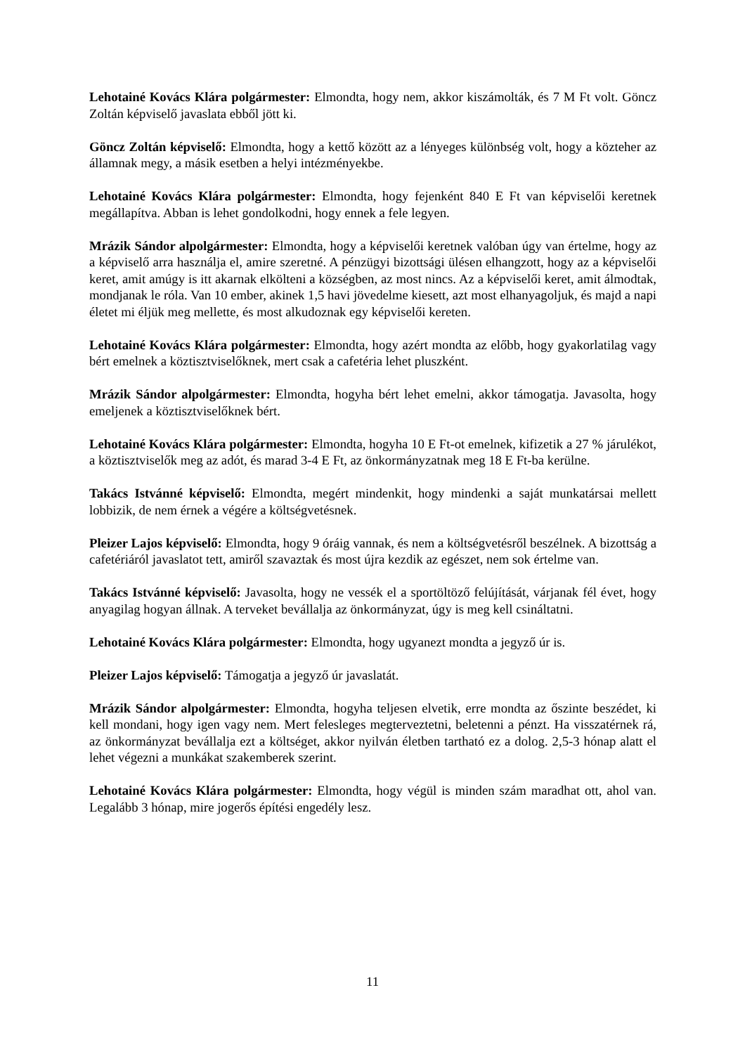Lehotainé Kovács Klára polgármester: Elmondta, hogy nem, akkor kiszámolták, és 7 M Ft volt. Göncz Zoltán képviselő javaslata ebből jött ki.
Göncz Zoltán képviselő: Elmondta, hogy a kettő között az a lényeges különbség volt, hogy a közteher az államnak megy, a másik esetben a helyi intézményekbe.
Lehotainé Kovács Klára polgármester: Elmondta, hogy fejenként 840 E Ft van képviselői keretnek megállapítva. Abban is lehet gondolkodni, hogy ennek a fele legyen.
Mrázik Sándor alpolgármester: Elmondta, hogy a képviselői keretnek valóban úgy van értelme, hogy az a képviselő arra használja el, amire szeretné. A pénzügyi bizottsági ülésen elhangzott, hogy az a képviselői keret, amit amúgy is itt akarnak elkölteni a községben, az most nincs. Az a képviselői keret, amit álmodtak, mondjanak le róla. Van 10 ember, akinek 1,5 havi jövedelme kiesett, azt most elhanyagoljuk, és majd a napi életet mi éljük meg mellette, és most alkudoznak egy képviselői kereten.
Lehotainé Kovács Klára polgármester: Elmondta, hogy azért mondta az előbb, hogy gyakorlatilag vagy bért emelnek a köztisztviselőknek, mert csak a cafetéria lehet pluszként.
Mrázik Sándor alpolgármester: Elmondta, hogyha bért lehet emelni, akkor támogatja. Javasolta, hogy emeljenek a köztisztviselőknek bért.
Lehotainé Kovács Klára polgármester: Elmondta, hogyha 10 E Ft-ot emelnek, kifizetik a 27 % járulékot, a köztisztviselők meg az adót, és marad 3-4 E Ft, az önkormányzatnak meg 18 E Ft-ba kerülne.
Takács Istvánné képviselő: Elmondta, megért mindenkit, hogy mindenki a saját munkatársai mellett lobbizik, de nem érnek a végére a költségvetésnek.
Pleizer Lajos képviselő: Elmondta, hogy 9 óráig vannak, és nem a költségvetésről beszélnek. A bizottság a cafetériáról javaslatot tett, amiről szavaztak és most újra kezdik az egészet, nem sok értelme van.
Takács Istvánné képviselő: Javasolta, hogy ne vessék el a sportöltöző felújítását, várjanak fél évet, hogy anyagilag hogyan állnak. A terveket bevállalja az önkormányzat, úgy is meg kell csináltatni.
Lehotainé Kovács Klára polgármester: Elmondta, hogy ugyanezt mondta a jegyző úr is.
Pleizer Lajos képviselő: Támogatja a jegyző úr javaslatát.
Mrázik Sándor alpolgármester: Elmondta, hogyha teljesen elvetik, erre mondta az őszinte beszédet, ki kell mondani, hogy igen vagy nem. Mert felesleges megterveztetni, beletenni a pénzt. Ha visszatérnek rá, az önkormányzat bevállalja ezt a költséget, akkor nyilván életben tartható ez a dolog. 2,5-3 hónap alatt el lehet végezni a munkákat szakemberek szerint.
Lehotainé Kovács Klára polgármester: Elmondta, hogy végül is minden szám maradhat ott, ahol van. Legalább 3 hónap, mire jogerős építési engedély lesz.
11